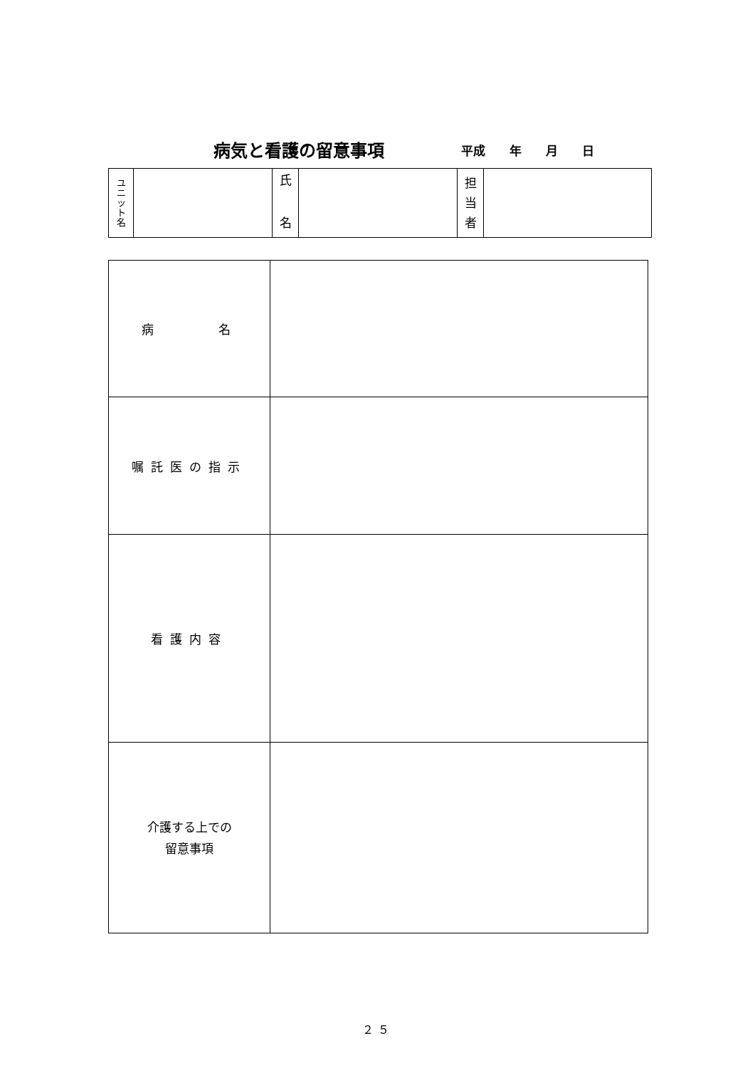病気と看護の留意事項 平成 年 月 日
| ユ ニ ッ ト 名 | | 氏 名 | | 担 当 者 | |
| 病 名 | |
| 嘱託医の指示 | |
| 看護内容 | |
| 介護する上での 留意事項 | |
２５